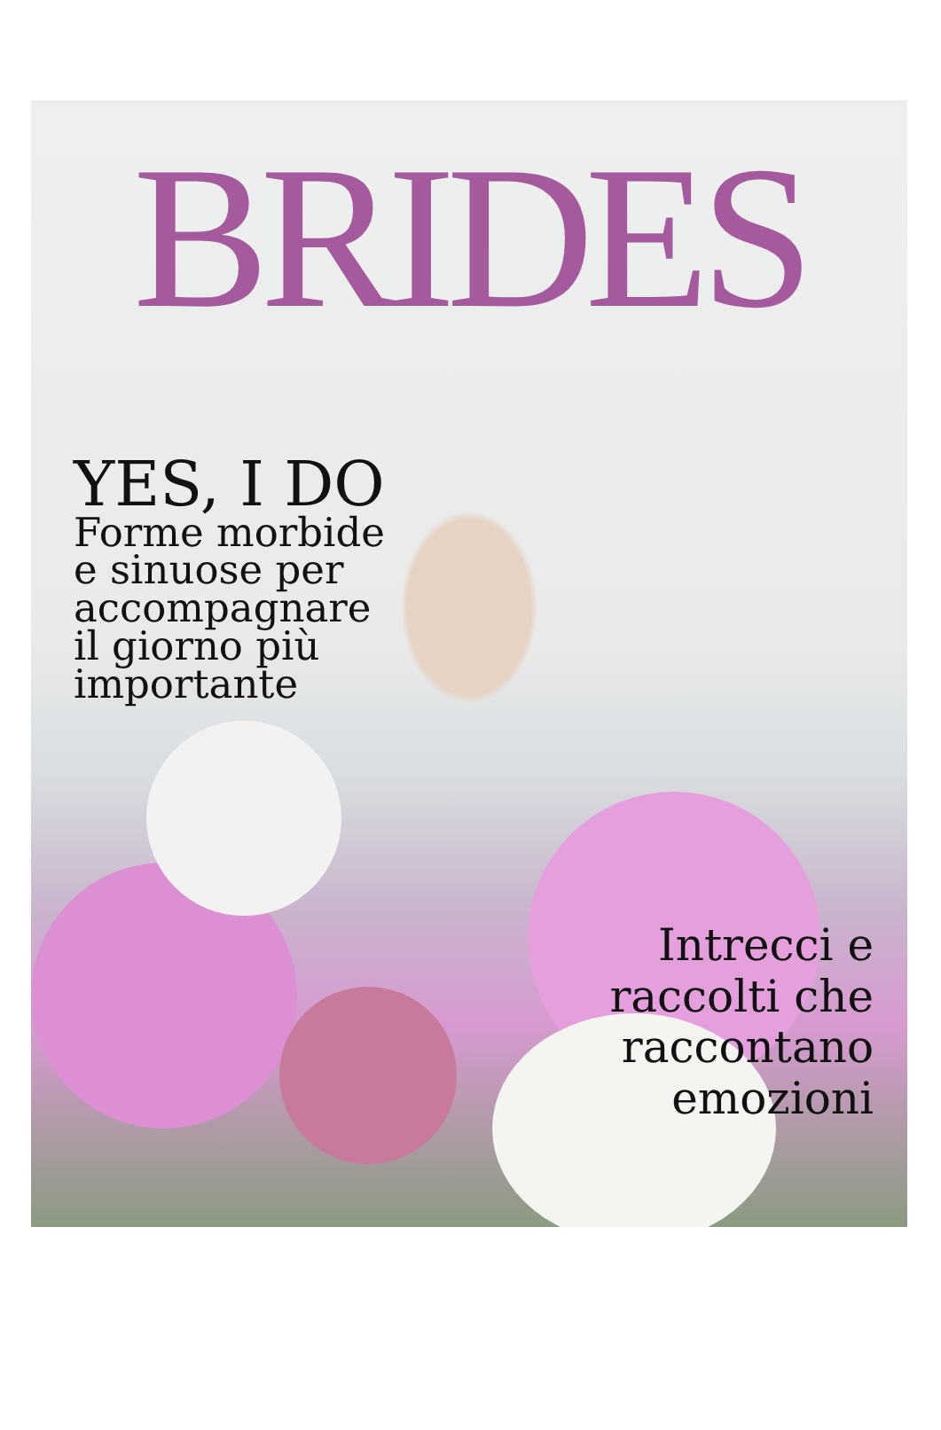BRIDES
YES, I DO
Forme morbide
e sinuose per
accompagnare
il giorno più
importante
Intrecci e
raccolti che
raccontano
emozioni